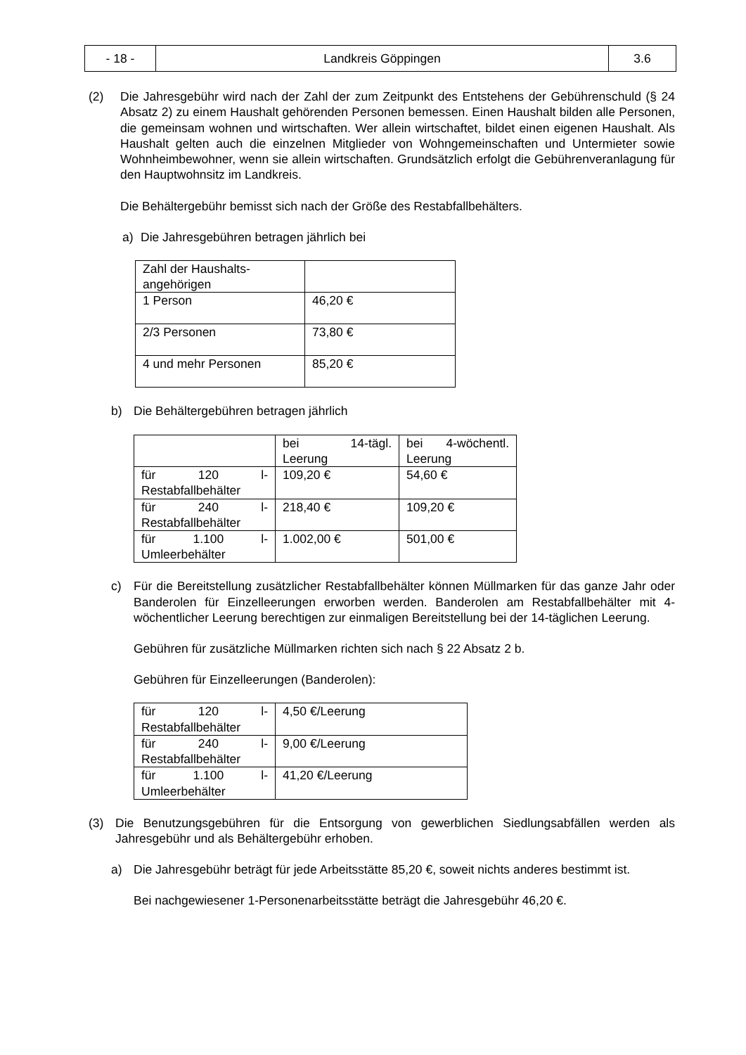| - 18 - | Landkreis Göppingen | 3.6 |
(2) Die Jahresgebühr wird nach der Zahl der zum Zeitpunkt des Entstehens der Gebührenschuld (§ 24 Absatz 2) zu einem Haushalt gehörenden Personen bemessen. Einen Haushalt bilden alle Personen, die gemeinsam wohnen und wirtschaften. Wer allein wirtschaftet, bildet einen eigenen Haushalt. Als Haushalt gelten auch die einzelnen Mitglieder von Wohngemeinschaften und Untermieter sowie Wohnheimbewohner, wenn sie allein wirtschaften. Grundsätzlich erfolgt die Gebührenveranlagung für den Hauptwohnsitz im Landkreis.
Die Behältergebühr bemisst sich nach der Größe des Restabfallbehälters.
a) Die Jahresgebühren betragen jährlich bei
| Zahl der Haushalts- angehörigen | |
| 1 Person | 46,20 € |
| 2/3 Personen | 73,80 € |
| 4 und mehr Personen | 85,20 € |
b) Die Behältergebühren betragen jährlich
| | bei 14-tägl. Leerung | bei 4-wöchentl. Leerung |
| für 120 l-Restabfallbehälter | 109,20 € | 54,60 € |
| für 240 l-Restabfallbehälter | 218,40 € | 109,20 € |
| für 1.100 l-Umleerbehälter | 1.002,00 € | 501,00 € |
c) Für die Bereitstellung zusätzlicher Restabfallbehälter können Müllmarken für das ganze Jahr oder Banderolen für Einzelleerungen erworben werden. Banderolen am Restabfallbehälter mit 4-wöchentlicher Leerung berechtigen zur einmaligen Bereitstellung bei der 14-täglichen Leerung.
Gebühren für zusätzliche Müllmarken richten sich nach § 22 Absatz 2 b.
Gebühren für Einzelleerungen (Banderolen):
| für 120 l-Restabfallbehälter | 4,50 €/Leerung |
| für 240 l-Restabfallbehälter | 9,00 €/Leerung |
| für 1.100 l-Umleerbehälter | 41,20 €/Leerung |
(3) Die Benutzungsgebühren für die Entsorgung von gewerblichen Siedlungsabfällen werden als Jahresgebühr und als Behältergebühr erhoben.
a) Die Jahresgebühr beträgt für jede Arbeitsstätte 85,20 €, soweit nichts anderes bestimmt ist.
Bei nachgewiesener 1-Personenarbeitsstätte beträgt die Jahresgebühr 46,20 €.